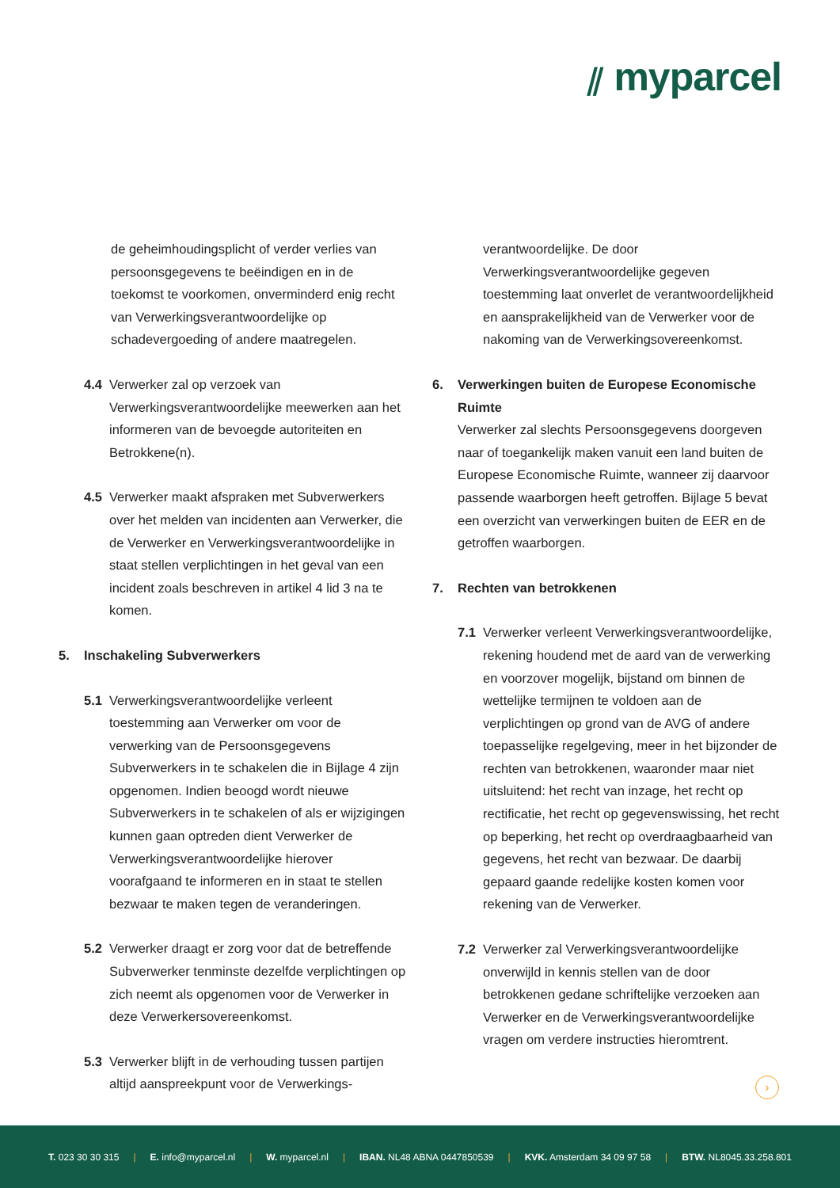⫽ myparcel
de geheimhoudingsplicht of verder verlies van persoonsgegevens te beëindigen en in de toekomst te voorkomen, onverminderd enig recht van Verwerkingsverantwoordelijke op schadevergoeding of andere maatregelen.
4.4 Verwerker zal op verzoek van Verwerkingsverantwoordelijke meewerken aan het informeren van de bevoegde autoriteiten en Betrokkene(n).
4.5 Verwerker maakt afspraken met Subverwerkers over het melden van incidenten aan Verwerker, die de Verwerker en Verwerkingsverantwoordelijke in staat stellen verplichtingen in het geval van een incident zoals beschreven in artikel 4 lid 3 na te komen.
5. Inschakeling Subverwerkers
5.1 Verwerkingsverantwoordelijke verleent toestemming aan Verwerker om voor de verwerking van de Persoonsgegevens Subverwerkers in te schakelen die in Bijlage 4 zijn opgenomen. Indien beoogd wordt nieuwe Subverwerkers in te schakelen of als er wijzigingen kunnen gaan optreden dient Verwerker de Verwerkingsverantwoordelijke hierover voorafgaand te informeren en in staat te stellen bezwaar te maken tegen de veranderingen.
5.2 Verwerker draagt er zorg voor dat de betreffende Subverwerker tenminste dezelfde verplichtingen op zich neemt als opgenomen voor de Verwerker in deze Verwerkersovereenkomst.
5.3 Verwerker blijft in de verhouding tussen partijen altijd aanspreekpunt voor de Verwerkings-
verantwoordelijke. De door Verwerkingsverantwoordelijke gegeven toestemming laat onverlet de verantwoordelijkheid en aansprakelijkheid van de Verwerker voor de nakoming van de Verwerkingsovereenkomst.
6. Verwerkingen buiten de Europese Economische Ruimte
Verwerker zal slechts Persoonsgegevens doorgeven naar of toegankelijk maken vanuit een land buiten de Europese Economische Ruimte, wanneer zij daarvoor passende waarborgen heeft getroffen. Bijlage 5 bevat een overzicht van verwerkingen buiten de EER en de getroffen waarborgen.
7. Rechten van betrokkenen
7.1 Verwerker verleent Verwerkingsverantwoordelijke, rekening houdend met de aard van de verwerking en voorzover mogelijk, bijstand om binnen de wettelijke termijnen te voldoen aan de verplichtingen op grond van de AVG of andere toepasselijke regelgeving, meer in het bijzonder de rechten van betrokkenen, waaronder maar niet uitsluitend: het recht van inzage, het recht op rectificatie, het recht op gegevenswissing, het recht op beperking, het recht op overdraagbaarheid van gegevens, het recht van bezwaar. De daarbij gepaard gaande redelijke kosten komen voor rekening van de Verwerker.
7.2 Verwerker zal Verwerkingsverantwoordelijke onverwijld in kennis stellen van de door betrokkenen gedane schriftelijke verzoeken aan Verwerker en de Verwerkingsverantwoordelijke vragen om verdere instructies hieromtrent.
›
T. 023 30 30 315 | E. info@myparcel.nl | W. myparcel.nl | IBAN. NL48 ABNA 0447850539 | KVK. Amsterdam 34 09 97 58 | BTW. NL8045.33.258.801